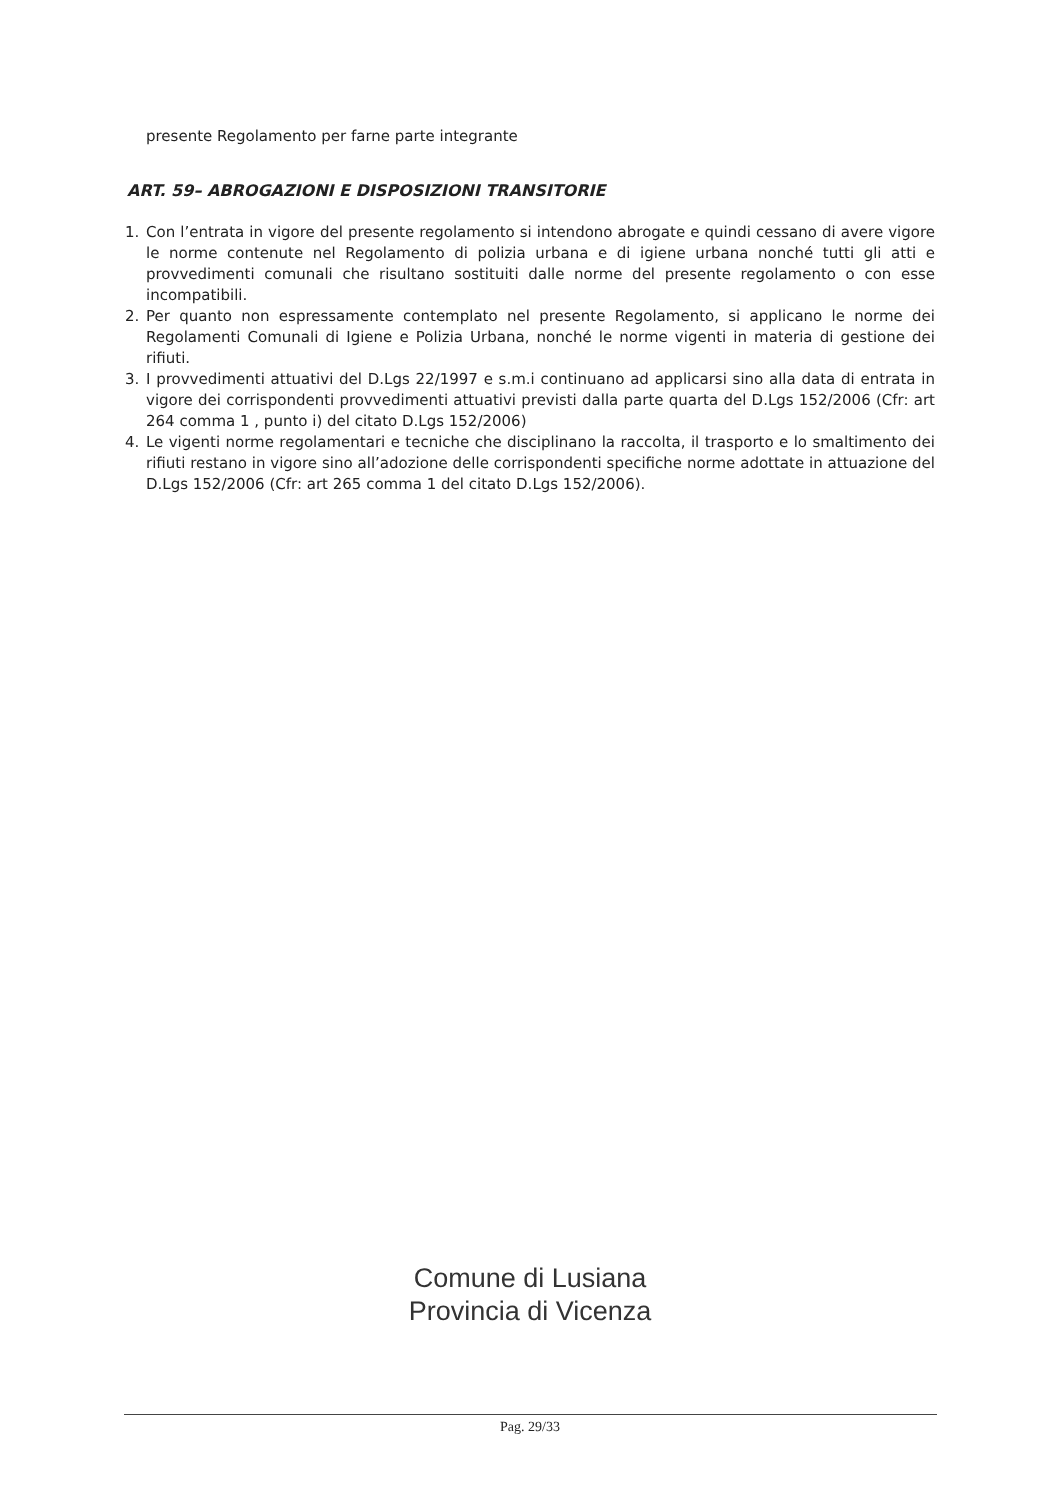presente Regolamento per farne parte integrante
ART. 59– ABROGAZIONI E DISPOSIZIONI TRANSITORIE
1. Con l’entrata in vigore del presente regolamento si intendono abrogate e quindi cessano di avere vigore le norme contenute nel Regolamento di polizia urbana e di igiene urbana nonché tutti gli atti e provvedimenti comunali che risultano sostituiti dalle norme del presente regolamento o con esse incompatibili.
2. Per quanto non espressamente contemplato nel presente Regolamento, si applicano le norme dei Regolamenti Comunali di Igiene e Polizia Urbana, nonché le norme vigenti in materia di gestione dei rifiuti.
3. I provvedimenti attuativi del D.Lgs 22/1997 e s.m.i continuano ad applicarsi sino alla data di entrata in vigore dei corrispondenti provvedimenti attuativi previsti dalla parte quarta del D.Lgs 152/2006 (Cfr: art 264 comma 1 , punto i) del citato D.Lgs 152/2006)
4. Le vigenti norme regolamentari e tecniche che disciplinano la raccolta, il trasporto e lo smaltimento dei rifiuti restano in vigore sino all’adozione delle corrispondenti specifiche norme adottate in attuazione del D.Lgs 152/2006 (Cfr: art 265 comma 1 del citato D.Lgs 152/2006).
Comune di Lusiana
Provincia di Vicenza
Pag. 29/33